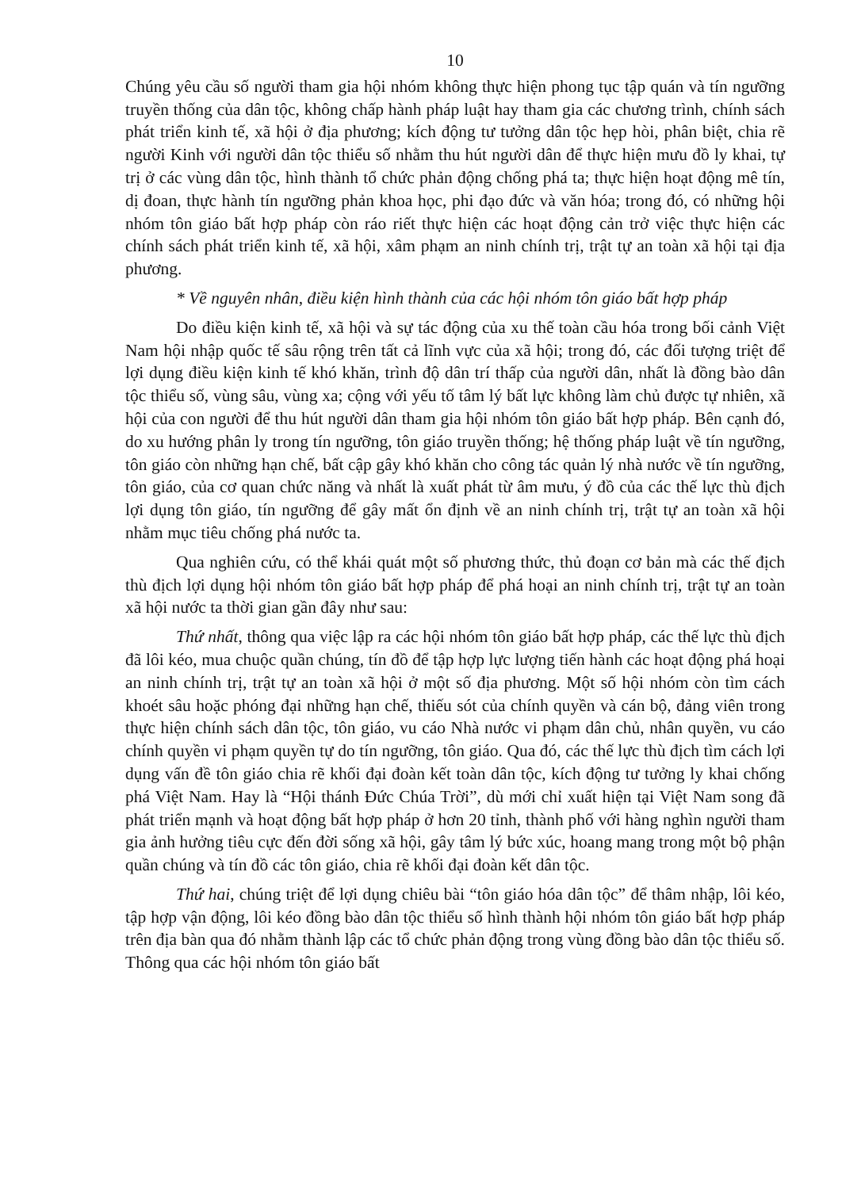10
Chúng yêu cầu số người tham gia hội nhóm không thực hiện phong tục tập quán và tín ngưỡng truyền thống của dân tộc, không chấp hành pháp luật hay tham gia các chương trình, chính sách phát triển kinh tế, xã hội ở địa phương; kích động tư tưởng dân tộc hẹp hòi, phân biệt, chia rẽ người Kinh với người dân tộc thiểu số nhằm thu hút người dân để thực hiện mưu đồ ly khai, tự trị ở các vùng dân tộc, hình thành tổ chức phản động chống phá ta; thực hiện hoạt động mê tín, dị đoan, thực hành tín ngưỡng phản khoa học, phi đạo đức và văn hóa; trong đó, có những hội nhóm tôn giáo bất hợp pháp còn ráo riết thực hiện các hoạt động cản trở việc thực hiện các chính sách phát triển kinh tế, xã hội, xâm phạm an ninh chính trị, trật tự an toàn xã hội tại địa phương.
* Về nguyên nhân, điều kiện hình thành của các hội nhóm tôn giáo bất hợp pháp
Do điều kiện kinh tế, xã hội và sự tác động của xu thế toàn cầu hóa trong bối cảnh Việt Nam hội nhập quốc tế sâu rộng trên tất cả lĩnh vực của xã hội; trong đó, các đối tượng triệt để lợi dụng điều kiện kinh tế khó khăn, trình độ dân trí thấp của người dân, nhất là đồng bào dân tộc thiểu số, vùng sâu, vùng xa; cộng với yếu tố tâm lý bất lực không làm chủ được tự nhiên, xã hội của con người để thu hút người dân tham gia hội nhóm tôn giáo bất hợp pháp. Bên cạnh đó, do xu hướng phân ly trong tín ngưỡng, tôn giáo truyền thống; hệ thống pháp luật về tín ngưỡng, tôn giáo còn những hạn chế, bất cập gây khó khăn cho công tác quản lý nhà nước về tín ngưỡng, tôn giáo, của cơ quan chức năng và nhất là xuất phát từ âm mưu, ý đồ của các thế lực thù địch lợi dụng tôn giáo, tín ngưỡng để gây mất ổn định về an ninh chính trị, trật tự an toàn xã hội nhằm mục tiêu chống phá nước ta.
Qua nghiên cứu, có thể khái quát một số phương thức, thủ đoạn cơ bản mà các thế địch thù địch lợi dụng hội nhóm tôn giáo bất hợp pháp để phá hoại an ninh chính trị, trật tự an toàn xã hội nước ta thời gian gần đây như sau:
Thứ nhất, thông qua việc lập ra các hội nhóm tôn giáo bất hợp pháp, các thế lực thù địch đã lôi kéo, mua chuộc quần chúng, tín đồ để tập hợp lực lượng tiến hành các hoạt động phá hoại an ninh chính trị, trật tự an toàn xã hội ở một số địa phương. Một số hội nhóm còn tìm cách khoét sâu hoặc phóng đại những hạn chế, thiếu sót của chính quyền và cán bộ, đảng viên trong thực hiện chính sách dân tộc, tôn giáo, vu cáo Nhà nước vi phạm dân chủ, nhân quyền, vu cáo chính quyền vi phạm quyền tự do tín ngưỡng, tôn giáo. Qua đó, các thế lực thù địch tìm cách lợi dụng vấn đề tôn giáo chia rẽ khối đại đoàn kết toàn dân tộc, kích động tư tưởng ly khai chống phá Việt Nam. Hay là “Hội thánh Đức Chúa Trời”, dù mới chỉ xuất hiện tại Việt Nam song đã phát triển mạnh và hoạt động bất hợp pháp ở hơn 20 tỉnh, thành phố với hàng nghìn người tham gia ảnh hưởng tiêu cực đến đời sống xã hội, gây tâm lý bức xúc, hoang mang trong một bộ phận quần chúng và tín đồ các tôn giáo, chia rẽ khối đại đoàn kết dân tộc.
Thứ hai, chúng triệt để lợi dụng chiêu bài “tôn giáo hóa dân tộc” để thâm nhập, lôi kéo, tập hợp vận động, lôi kéo đồng bào dân tộc thiểu số hình thành hội nhóm tôn giáo bất hợp pháp trên địa bàn qua đó nhằm thành lập các tổ chức phản động trong vùng đồng bào dân tộc thiểu số. Thông qua các hội nhóm tôn giáo bất